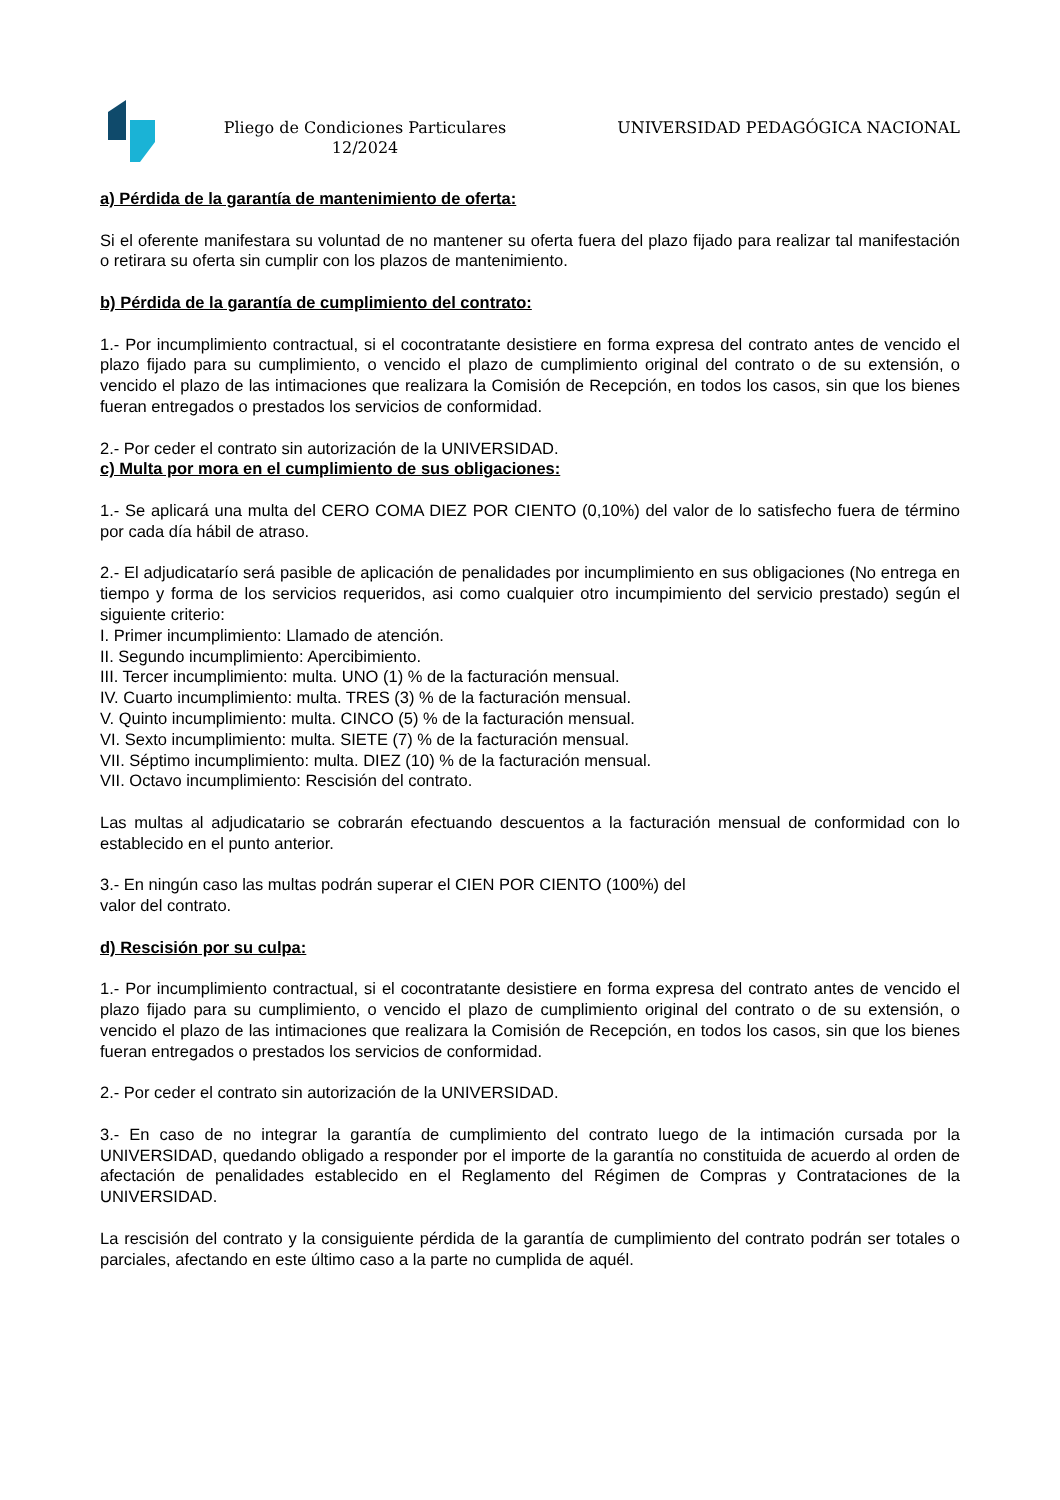Pliego de Condiciones Particulares 12/2024
UNIVERSIDAD PEDAGÓGICA NACIONAL
a) Pérdida de la garantía de mantenimiento de oferta:
Si el oferente manifestara su voluntad de no mantener su oferta fuera del plazo fijado para realizar tal manifestación o retirara su oferta sin cumplir con los plazos de mantenimiento.
b) Pérdida de la garantía de cumplimiento del contrato:
1.- Por incumplimiento contractual, si el cocontratante desistiere en forma expresa del contrato antes de vencido el plazo fijado para su cumplimiento, o vencido el plazo de cumplimiento original del contrato o de su extensión, o vencido el plazo de las intimaciones que realizara la Comisión de Recepción, en todos los casos, sin que los bienes fueran entregados o prestados los servicios de conformidad.
2.- Por ceder el contrato sin autorización de la UNIVERSIDAD.
c) Multa por mora en el cumplimiento de sus obligaciones:
1.- Se aplicará una multa del CERO COMA DIEZ POR CIENTO (0,10%) del valor de lo satisfecho fuera de término por cada día hábil de atraso.
2.- El adjudicatarío será pasible de aplicación de penalidades por incumplimiento en sus obligaciones (No entrega en tiempo y forma de los servicios requeridos, asi como cualquier otro incumpimiento del servicio prestado) según el siguiente criterio:
I. Primer incumplimiento: Llamado de atención.
II. Segundo incumplimiento: Apercibimiento.
III. Tercer incumplimiento: multa. UNO (1) % de la facturación mensual.
IV. Cuarto incumplimiento: multa. TRES (3) % de la facturación mensual.
V. Quinto incumplimiento: multa. CINCO (5) % de la facturación mensual.
VI. Sexto incumplimiento: multa. SIETE (7) % de la facturación mensual.
VII. Séptimo incumplimiento: multa. DIEZ (10) % de la facturación mensual.
VII. Octavo incumplimiento: Rescisión del contrato.
Las multas al adjudicatario se cobrarán efectuando descuentos a la facturación mensual de conformidad con lo establecido en el punto anterior.
3.- En ningún caso las multas podrán superar el CIEN POR CIENTO (100%) del
valor del contrato.
d) Rescisión por su culpa:
1.- Por incumplimiento contractual, si el cocontratante desistiere en forma expresa del contrato antes de vencido el plazo fijado para su cumplimiento, o vencido el plazo de cumplimiento original del contrato o de su extensión, o vencido el plazo de las intimaciones que realizara la Comisión de Recepción, en todos los casos, sin que los bienes fueran entregados o prestados los servicios de conformidad.
2.- Por ceder el contrato sin autorización de la UNIVERSIDAD.
3.- En caso de no integrar la garantía de cumplimiento del contrato luego de la intimación cursada por la UNIVERSIDAD, quedando obligado a responder por el importe de la garantía no constituida de acuerdo al orden de afectación de penalidades establecido en el Reglamento del Régimen de Compras y Contrataciones de la UNIVERSIDAD.
La rescisión del contrato y la consiguiente pérdida de la garantía de cumplimiento del contrato podrán ser totales o parciales, afectando en este último caso a la parte no cumplida de aquél.